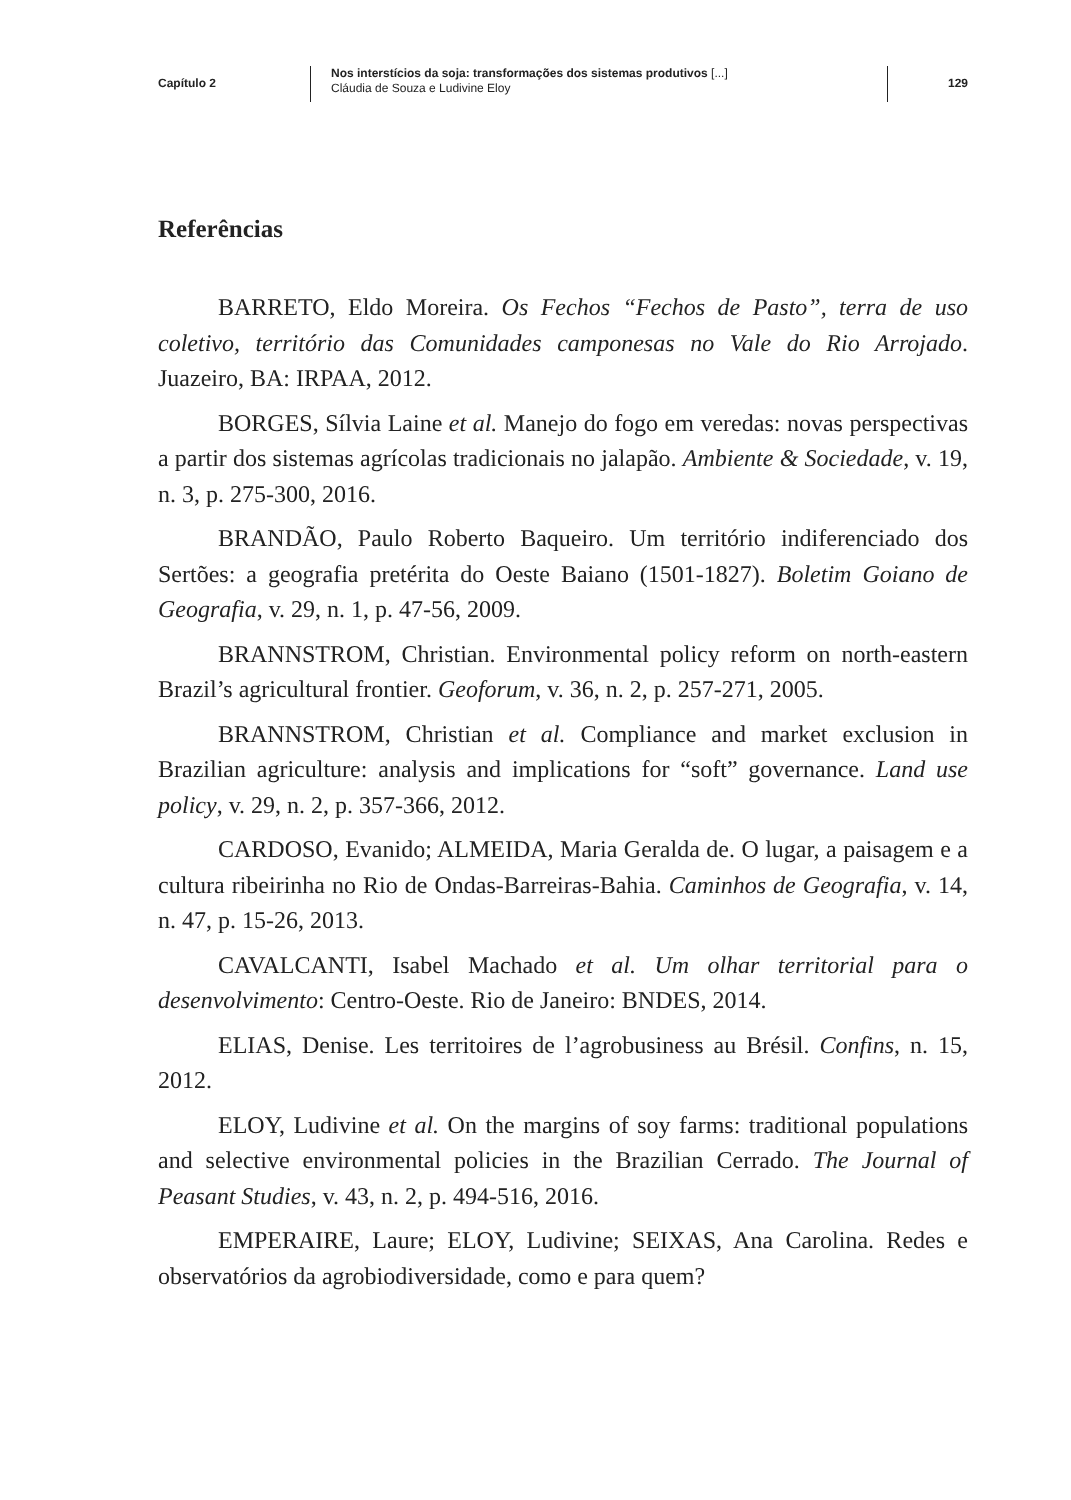Capítulo 2
Nos interstícios da soja: transformações dos sistemas produtivos [...]
Cláudia de Souza e Ludivine Eloy
129
Referências
BARRETO, Eldo Moreira. Os Fechos “Fechos de Pasto”, terra de uso coletivo, território das Comunidades camponesas no Vale do Rio Arrojado. Juazeiro, BA: IRPAA, 2012.
BORGES, Sílvia Laine et al. Manejo do fogo em veredas: novas perspectivas a partir dos sistemas agrícolas tradicionais no jalapão. Ambiente & Sociedade, v. 19, n. 3, p. 275-300, 2016.
BRANDÃO, Paulo Roberto Baqueiro. Um território indiferenciado dos Sertões: a geografia pretérita do Oeste Baiano (1501-1827). Boletim Goiano de Geografia, v. 29, n. 1, p. 47-56, 2009.
BRANNSTROM, Christian. Environmental policy reform on north-eastern Brazil’s agricultural frontier. Geoforum, v. 36, n. 2, p. 257-271, 2005.
BRANNSTROM, Christian et al. Compliance and market exclusion in Brazilian agriculture: analysis and implications for “soft” governance. Land use policy, v. 29, n. 2, p. 357-366, 2012.
CARDOSO, Evanido; ALMEIDA, Maria Geralda de. O lugar, a paisagem e a cultura ribeirinha no Rio de Ondas-Barreiras-Bahia. Caminhos de Geografia, v. 14, n. 47, p. 15-26, 2013.
CAVALCANTI, Isabel Machado et al. Um olhar territorial para o desenvolvimento: Centro-Oeste. Rio de Janeiro: BNDES, 2014.
ELIAS, Denise. Les territoires de l’agrobusiness au Brésil. Confins, n. 15, 2012.
ELOY, Ludivine et al. On the margins of soy farms: traditional populations and selective environmental policies in the Brazilian Cerrado. The Journal of Peasant Studies, v. 43, n. 2, p. 494-516, 2016.
EMPERAIRE, Laure; ELOY, Ludivine; SEIXAS, Ana Carolina. Redes e observatórios da agrobiodiversidade, como e para quem?